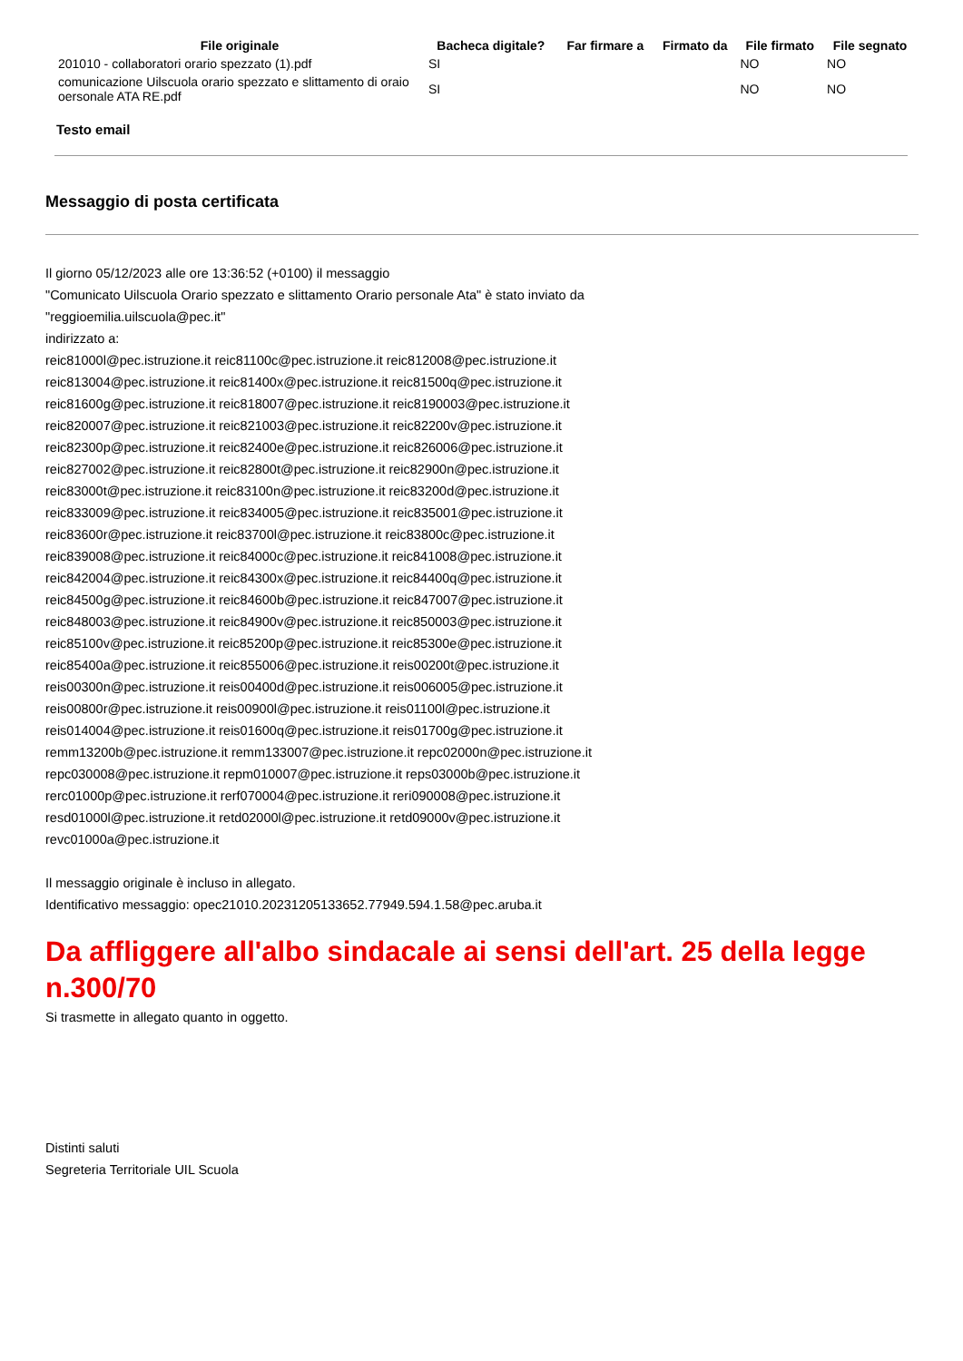| File originale | Bacheca digitale? | Far firmare a | Firmato da | File firmato | File segnato |
| --- | --- | --- | --- | --- | --- |
| 201010 - collaboratori orario spezzato (1).pdf | SI | | | NO | NO |
| comunicazione Uilscuola orario spezzato e slittamento di oraio oersonale ATA RE.pdf | SI | | | NO | NO |
Testo email
Messaggio di posta certificata
Il giorno 05/12/2023 alle ore 13:36:52 (+0100) il messaggio
"Comunicato Uilscuola Orario spezzato e slittamento Orario personale Ata" è stato inviato da
"reggioemilia.uilscuola@pec.it"
indirizzato a:
reic81000l@pec.istruzione.it reic81100c@pec.istruzione.it reic812008@pec.istruzione.it
reic813004@pec.istruzione.it reic81400x@pec.istruzione.it reic81500q@pec.istruzione.it
reic81600g@pec.istruzione.it reic818007@pec.istruzione.it reic8190003@pec.istruzione.it
reic820007@pec.istruzione.it reic821003@pec.istruzione.it reic82200v@pec.istruzione.it
reic82300p@pec.istruzione.it reic82400e@pec.istruzione.it reic826006@pec.istruzione.it
reic827002@pec.istruzione.it reic82800t@pec.istruzione.it reic82900n@pec.istruzione.it
reic83000t@pec.istruzione.it reic83100n@pec.istruzione.it reic83200d@pec.istruzione.it
reic833009@pec.istruzione.it reic834005@pec.istruzione.it reic835001@pec.istruzione.it
reic83600r@pec.istruzione.it reic83700l@pec.istruzione.it reic83800c@pec.istruzione.it
reic839008@pec.istruzione.it reic84000c@pec.istruzione.it reic841008@pec.istruzione.it
reic842004@pec.istruzione.it reic84300x@pec.istruzione.it reic84400q@pec.istruzione.it
reic84500g@pec.istruzione.it reic84600b@pec.istruzione.it reic847007@pec.istruzione.it
reic848003@pec.istruzione.it reic84900v@pec.istruzione.it reic850003@pec.istruzione.it
reic85100v@pec.istruzione.it reic85200p@pec.istruzione.it reic85300e@pec.istruzione.it
reic85400a@pec.istruzione.it reic855006@pec.istruzione.it reis00200t@pec.istruzione.it
reis00300n@pec.istruzione.it reis00400d@pec.istruzione.it reis006005@pec.istruzione.it
reis00800r@pec.istruzione.it reis00900l@pec.istruzione.it reis01100l@pec.istruzione.it
reis014004@pec.istruzione.it reis01600q@pec.istruzione.it reis01700g@pec.istruzione.it
remm13200b@pec.istruzione.it remm133007@pec.istruzione.it repc02000n@pec.istruzione.it
repc030008@pec.istruzione.it repm010007@pec.istruzione.it reps03000b@pec.istruzione.it
rerc01000p@pec.istruzione.it rerf070004@pec.istruzione.it reri090008@pec.istruzione.it
resd01000l@pec.istruzione.it retd02000l@pec.istruzione.it retd09000v@pec.istruzione.it
revc01000a@pec.istruzione.it
Il messaggio originale è incluso in allegato.
Identificativo messaggio: opec21010.20231205133652.77949.594.1.58@pec.aruba.it
Da affliggere all'albo sindacale ai sensi dell'art. 25 della legge n.300/70
Si trasmette in allegato quanto in oggetto.
Distinti saluti
Segreteria Territoriale UIL Scuola